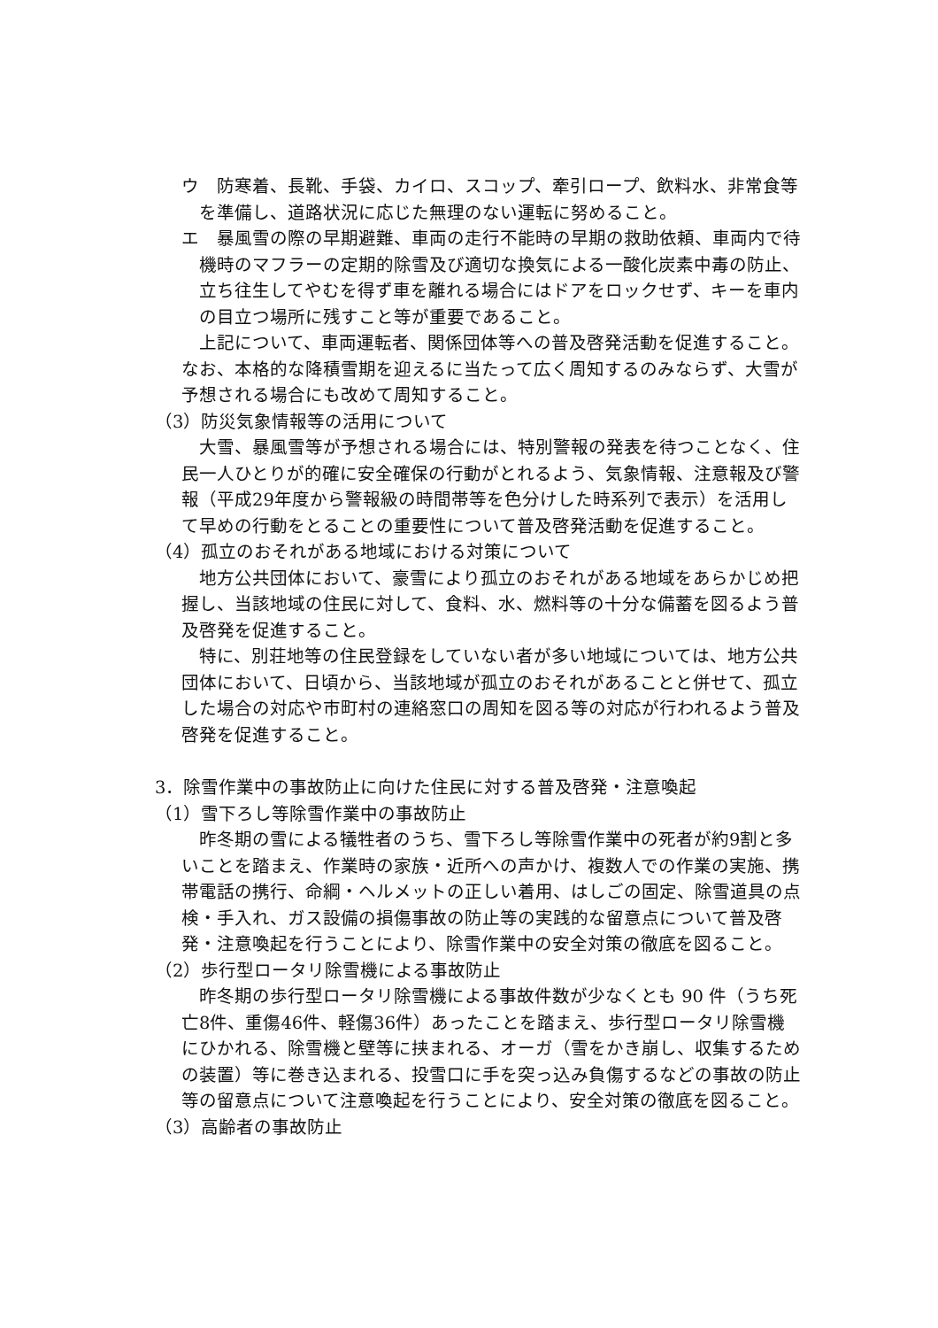ウ　防寒着、長靴、手袋、カイロ、スコップ、牽引ロープ、飲料水、非常食等を準備し、道路状況に応じた無理のない運転に努めること。
エ　暴風雪の際の早期避難、車両の走行不能時の早期の救助依頼、車両内で待機時のマフラーの定期的除雪及び適切な換気による一酸化炭素中毒の防止、立ち往生してやむを得ず車を離れる場合にはドアをロックせず、キーを車内の目立つ場所に残すこと等が重要であること。
上記について、車両運転者、関係団体等への普及啓発活動を促進すること。なお、本格的な降積雪期を迎えるに当たって広く周知するのみならず、大雪が予想される場合にも改めて周知すること。
（3）防災気象情報等の活用について
大雪、暴風雪等が予想される場合には、特別警報の発表を待つことなく、住民一人ひとりが的確に安全確保の行動がとれるよう、気象情報、注意報及び警報（平成29年度から警報級の時間帯等を色分けした時系列で表示）を活用して早めの行動をとることの重要性について普及啓発活動を促進すること。
（4）孤立のおそれがある地域における対策について
地方公共団体において、豪雪により孤立のおそれがある地域をあらかじめ把握し、当該地域の住民に対して、食料、水、燃料等の十分な備蓄を図るよう普及啓発を促進すること。
特に、別荘地等の住民登録をしていない者が多い地域については、地方公共団体において、日頃から、当該地域が孤立のおそれがあることと併せて、孤立した場合の対応や市町村の連絡窓口の周知を図る等の対応が行われるよう普及啓発を促進すること。
3．除雪作業中の事故防止に向けた住民に対する普及啓発・注意喚起
（1）雪下ろし等除雪作業中の事故防止
昨冬期の雪による犠牲者のうち、雪下ろし等除雪作業中の死者が約9割と多いことを踏まえ、作業時の家族・近所への声かけ、複数人での作業の実施、携帯電話の携行、命綱・ヘルメットの正しい着用、はしごの固定、除雪道具の点検・手入れ、ガス設備の損傷事故の防止等の実践的な留意点について普及啓発・注意喚起を行うことにより、除雪作業中の安全対策の徹底を図ること。
（2）歩行型ロータリ除雪機による事故防止
昨冬期の歩行型ロータリ除雪機による事故件数が少なくとも 90 件（うち死亡8件、重傷46件、軽傷36件）あったことを踏まえ、歩行型ロータリ除雪機にひかれる、除雪機と壁等に挟まれる、オーガ（雪をかき崩し、収集するための装置）等に巻き込まれる、投雪口に手を突っ込み負傷するなどの事故の防止等の留意点について注意喚起を行うことにより、安全対策の徹底を図ること。
（3）高齢者の事故防止